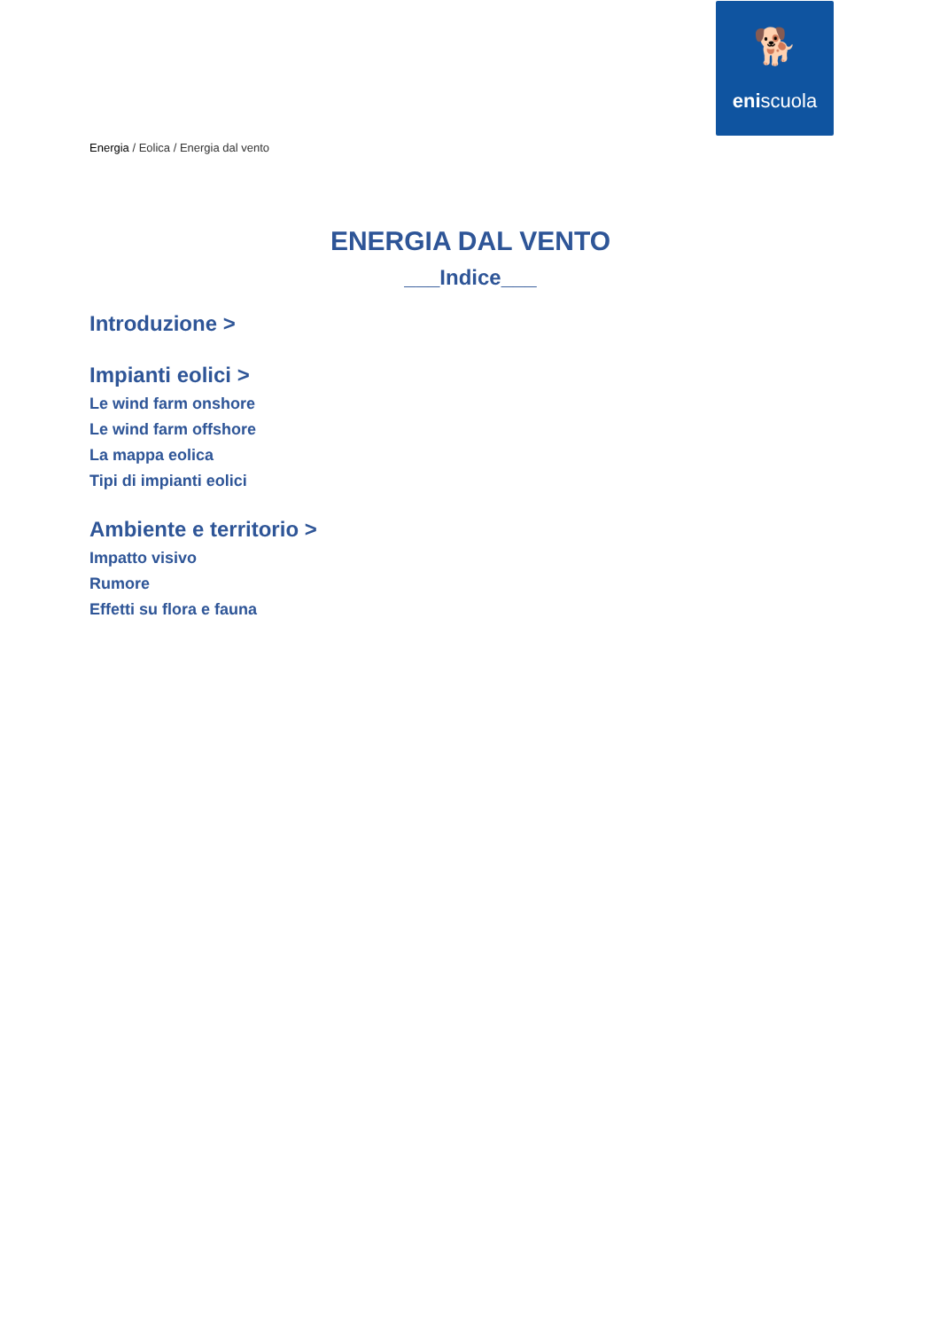🐕
eniscuola
Energia / Eolica / Energia dal vento
ENERGIA DAL VENTO
___Indice___
Introduzione >
Impianti eolici >
Le wind farm onshore
Le wind farm offshore
La mappa eolica
Tipi di impianti eolici
Ambiente e territorio >
Impatto visivo
Rumore
Effetti su flora e fauna